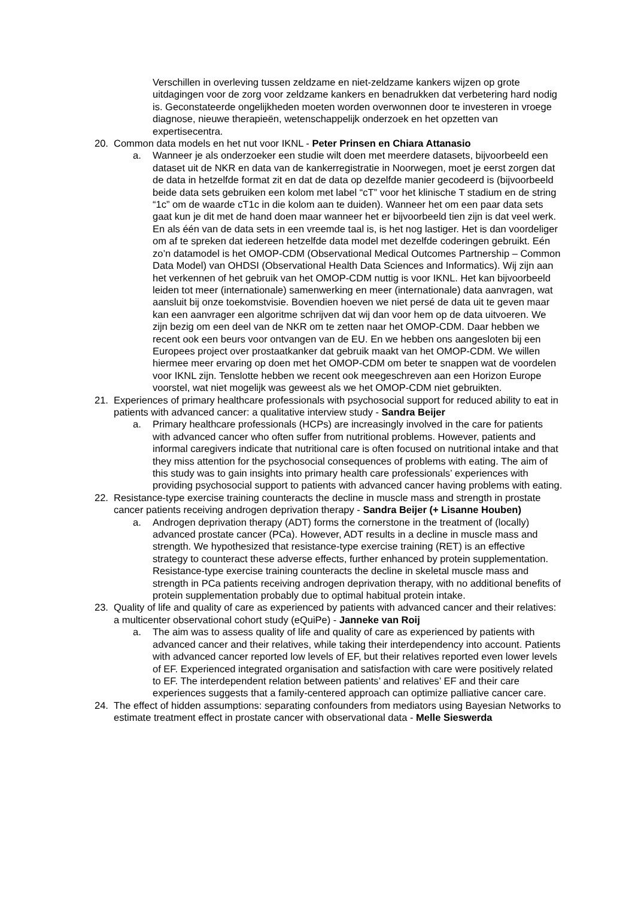Verschillen in overleving tussen zeldzame en niet-zeldzame kankers wijzen op grote uitdagingen voor de zorg voor zeldzame kankers en benadrukken dat verbetering hard nodig is. Geconstateerde ongelijkheden moeten worden overwonnen door te investeren in vroege diagnose, nieuwe therapieën, wetenschappelijk onderzoek en het opzetten van expertisecentra.
20. Common data models en het nut voor IKNL - Peter Prinsen en Chiara Attanasio
a. Wanneer je als onderzoeker een studie wilt doen met meerdere datasets, bijvoorbeeld een dataset uit de NKR en data van de kankerregistratie in Noorwegen, moet je eerst zorgen dat de data in hetzelfde format zit en dat de data op dezelfde manier gecodeerd is (bijvoorbeeld beide data sets gebruiken een kolom met label “cT” voor het klinische T stadium en de string “1c” om de waarde cT1c in die kolom aan te duiden). Wanneer het om een paar data sets gaat kun je dit met de hand doen maar wanneer het er bijvoorbeeld tien zijn is dat veel werk. En als één van de data sets in een vreemde taal is, is het nog lastiger. Het is dan voordeliger om af te spreken dat iedereen hetzelfde data model met dezelfde coderingen gebruikt. Eén zo’n datamodel is het OMOP-CDM (Observational Medical Outcomes Partnership – Common Data Model) van OHDSI (Observational Health Data Sciences and Informatics). Wij zijn aan het verkennen of het gebruik van het OMOP-CDM nuttig is voor IKNL. Het kan bijvoorbeeld leiden tot meer (internationale) samenwerking en meer (internationale) data aanvragen, wat aansluit bij onze toekomstvisie. Bovendien hoeven we niet persé de data uit te geven maar kan een aanvrager een algoritme schrijven dat wij dan voor hem op de data uitvoeren. We zijn bezig om een deel van de NKR om te zetten naar het OMOP-CDM. Daar hebben we recent ook een beurs voor ontvangen van de EU. En we hebben ons aangesloten bij een Europees project over prostaatkanker dat gebruik maakt van het OMOP-CDM. We willen hiermee meer ervaring op doen met het OMOP-CDM om beter te snappen wat de voordelen voor IKNL zijn. Tenslotte hebben we recent ook meegeschreven aan een Horizon Europe voorstel, wat niet mogelijk was geweest als we het OMOP-CDM niet gebruikten.
21. Experiences of primary healthcare professionals with psychosocial support for reduced ability to eat in patients with advanced cancer: a qualitative interview study - Sandra Beijer
a. Primary healthcare professionals (HCPs) are increasingly involved in the care for patients with advanced cancer who often suffer from nutritional problems. However, patients and informal caregivers indicate that nutritional care is often focused on nutritional intake and that they miss attention for the psychosocial consequences of problems with eating. The aim of this study was to gain insights into primary health care professionals’ experiences with providing psychosocial support to patients with advanced cancer having problems with eating.
22. Resistance-type exercise training counteracts the decline in muscle mass and strength in prostate cancer patients receiving androgen deprivation therapy - Sandra Beijer (+ Lisanne Houben)
a. Androgen deprivation therapy (ADT) forms the cornerstone in the treatment of (locally) advanced prostate cancer (PCa). However, ADT results in a decline in muscle mass and strength. We hypothesized that resistance-type exercise training (RET) is an effective strategy to counteract these adverse effects, further enhanced by protein supplementation. Resistance-type exercise training counteracts the decline in skeletal muscle mass and strength in PCa patients receiving androgen deprivation therapy, with no additional benefits of protein supplementation probably due to optimal habitual protein intake.
23. Quality of life and quality of care as experienced by patients with advanced cancer and their relatives: a multicenter observational cohort study (eQuiPe) - Janneke van Roij
a. The aim was to assess quality of life and quality of care as experienced by patients with advanced cancer and their relatives, while taking their interdependency into account. Patients with advanced cancer reported low levels of EF, but their relatives reported even lower levels of EF. Experienced integrated organisation and satisfaction with care were positively related to EF. The interdependent relation between patients’ and relatives’ EF and their care experiences suggests that a family-centered approach can optimize palliative cancer care.
24. The effect of hidden assumptions: separating confounders from mediators using Bayesian Networks to estimate treatment effect in prostate cancer with observational data - Melle Sieswerda